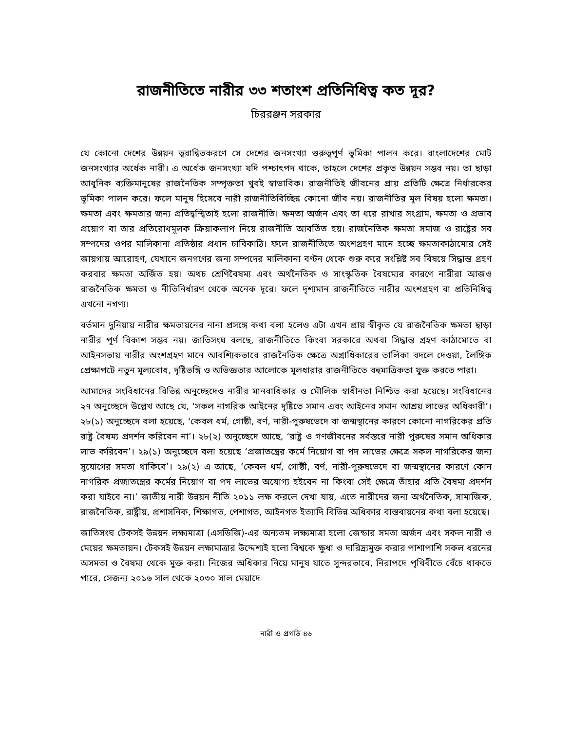রাজনীতিতে নারীর ৩৩ শতাংশ প্রতিনিধিত্ব কত দূর?
চিররঞ্জন সরকার
যে কোনো দেশের উন্নয়ন ত্বরান্বিতকরণে সে দেশের জনসংখ্যা গুরুত্বপূর্ণ ভূমিকা পালন করে। বাংলাদেশের মোট জনসংখ্যার অর্ধেক নারী। এ অর্ধেক জনসংখ্যা যদি পশ্চাৎপদ থাকে, তাহলে দেশের প্রকৃত উন্নয়ন সম্ভব নয়। তা ছাড়া আধুনিক ব্যক্তিমানুষের রাজনৈতিক সম্পৃক্ততা খুবই স্বাভাবিক। রাজনীতিই জীবনের প্রায় প্রতিটি ক্ষেত্রে নির্ধারকের ভূমিকা পালন করে। ফলে মানুষ হিসেবে নারী রাজনীতিবিচ্ছিন্ন কোনো জীব নয়। রাজনীতির মূল বিষয় হলো ক্ষমতা। ক্ষমতা এবং ক্ষমতার জন্য প্রতিদ্বন্দ্বিতাই হলো রাজনীতি। ক্ষমতা অর্জন এবং তা ধরে রাখার সংগ্রাম, ক্ষমতা ও প্রভাব প্রয়োগ বা তার প্রতিরোধমূলক ক্রিয়াকলাপ নিয়ে রাজনীতি আবর্তিত হয়। রাজনৈতিক ক্ষমতা সমাজ ও রাষ্ট্রের সব সম্পদের ওপর মালিকানা প্রতিষ্ঠার প্রধান চাবিকাঠি। ফলে রাজনীতিতে অংশগ্রহণ মানে হচ্ছে ক্ষমতাকাঠামোর সেই জায়গায় আরোহণ, যেখানে জনগণের জন্য সম্পদের মালিকানা বণ্টন থেকে শুরু করে সংশ্লিষ্ট সব বিষয়ে সিদ্ধান্ত গ্রহণ করবার ক্ষমতা অর্জিত হয়। অথচ শ্রেণিবৈষম্য এবং অর্থনৈতিক ও সাংস্কৃতিক বৈষম্যের কারণে নারীরা আজও রাজনৈতিক ক্ষমতা ও নীতিনির্ধারণ থেকে অনেক দূরে। ফলে দৃশ্যমান রাজনীতিতে নারীর অংশগ্রহণ বা প্রতিনিধিত্ব এখনো নগণ্য।
বর্তমান দুনিয়ায় নারীর ক্ষমতায়নের নানা প্রসঙ্গে কথা বলা হলেও এটা এখন প্রায় স্বীকৃত যে রাজনৈতিক ক্ষমতা ছাড়া নারীর পূর্ণ বিকাশ সম্ভব নয়। জাতিসংঘ বলছে, রাজনীতিতে কিংবা সরকারে অথবা সিদ্ধান্ত গ্রহণ কাঠামোতে বা আইনসভায় নারীর অংশগ্রহণ মানে আবশ্যিকভাবে রাজনৈতিক ক্ষেত্রে অগ্রাধিকারের তালিকা বদলে দেওয়া, লৈঙ্গিক প্রেক্ষাপটে নতুন মূল্যবোধ, দৃষ্টিভঙ্গি ও অভিজ্ঞতার আলোকে মূলধারার রাজনীতিতে বহুমাত্রিকতা যুক্ত করতে পারা।
আমাদের সংবিধানের বিভিন্ন অনুচ্ছেদেও নারীর মানবাধিকার ও মৌলিক স্বাধীনতা নিশ্চিত করা হয়েছে। সংবিধানের ২৭ অনুচ্ছেদে উল্লেখ আছে যে, ‘সকল নাগরিক আইনের দৃষ্টিতে সমান এবং আইনের সমান আশ্রয় লাভের অধিকারী’। ২৮(১) অনুচ্ছেদে বলা হয়েছে, ‘কেবল ধর্ম, গোষ্ঠী, বর্ণ, নারী-পুরুষভেদে বা জন্মস্থানের কারণে কোনো নাগরিকের প্রতি রাষ্ট্র বৈষম্য প্রদর্শন করিবেন না’। ২৮(২) অনুচ্ছেদে আছে, ‘রাষ্ট্র ও গণজীবনের সর্বস্তরে নারী পুরুষের সমান অধিকার লাভ করিবেন’। ২৯(১) অনুচ্ছেদে বলা হয়েছে ‘প্রজাতন্ত্রের কর্মে নিয়োগ বা পদ লাভের ক্ষেত্রে সকল নাগরিকের জন্য সুযোগের সমতা থাকিবে’। ২৯(২) এ আছে, ‘কেবল ধর্ম, গোষ্ঠী, বর্ণ, নারী-পুরুষভেদে বা জন্মস্থানের কারণে কোন নাগরিক প্রজাতন্ত্রের কর্মের নিয়োগ বা পদ লাভের অযোগ্য হইবেন না কিংবা সেই ক্ষেত্রে তাঁহার প্রতি বৈষম্য প্রদর্শন করা যাইবে না।’ জাতীয় নারী উন্নয়ন নীতি ২০১১ লক্ষ করলে দেখা যায়, এতে নারীদের জন্য অর্থনৈতিক, সামাজিক, রাজনৈতিক, রাষ্ট্রীয়, প্রশাসনিক, শিক্ষাগত, পেশাগত, আইনগত ইত্যাদি বিভিন্ন অধিকার বাস্তবায়নের কথা বলা হয়েছে।
জাতিসংঘ টেকসই উন্নয়ন লক্ষ্যমাত্রা (এসডিজি)-এর অন্যতম লক্ষ্যমাত্রা হলো জেন্ডার সমতা অর্জন এবং সকল নারী ও মেয়ের ক্ষমতায়ন। টেকসই উন্নয়ন লক্ষ্যমাত্রার উদ্দেশ্যই হলো বিশ্বকে ক্ষুধা ও দারিদ্র্যমুক্ত করার পাশাপাশি সকল ধরনের অসমতা ও বৈষম্য থেকে মুক্ত করা। নিজের অধিকার নিয়ে মানুষ যাতে সুন্দরভাবে, নিরাপদে পৃথিবীতে বেঁচে থাকতে পারে, সেজন্য ২০১৬ সাল থেকে ২০৩০ সাল মেয়াদে
নারী ও প্রগতি ৪৬